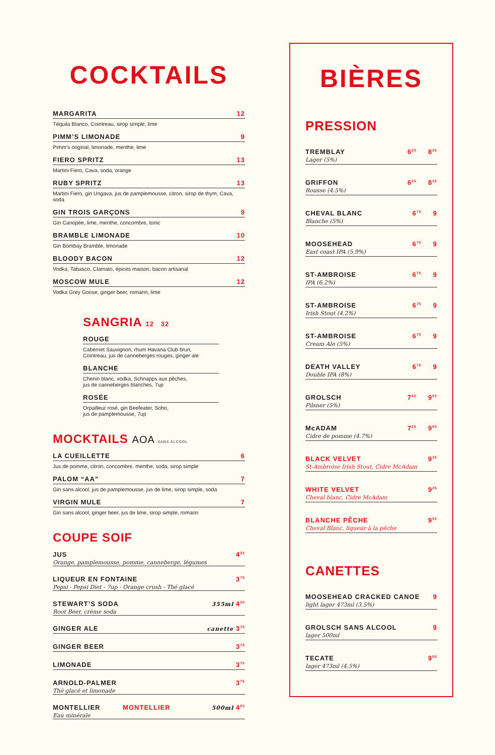COCKTAILS
MARGARITA 12
Téquila Blanco, Cointreau, sirop simple, lime
PIMM’S LIMONADE 9
Pimm’s original, limonade, menthe, lime
FIERO SPRITZ 13
Martini Fiero, Cava, soda, orange
RUBY SPRITZ 13
Martini Fiero, gin Ungava, jus de pamplemousse, citron, sirop de thym, Cava, soda
GIN TROIS GARÇONS 9
Gin Canopée, lime, menthe, concombre, tonic
BRAMBLE LIMONADE 10
Gin Bombay Bramble, limonade
BLOODY BACON 12
Vodka, Tabasco, Clamato, épices maison, bacon artisanal
MOSCOW MULE 12
Vodka Grey Goose, ginger beer, romarin, lime
SANGRIA 12 32
ROUGE
Cabernet Sauvignon, rhum Havana Club brun,
Cointreau, jus de canneberges rouges, ginger ale
BLANCHE
Chenin blanc, vodka, Schnapps aux pêches,
jus de canneberges blanches, 7up
ROSÉE
Orpailleur rosé, gin Beefeater, Soho,
jus de pamplemousse, 7up
MOCKTAILS AOA SANS ALCOOL
LA CUEILLETTE 6
Jus de pomme, citron, concombre, menthe, soda, sirop simple
PALOM “AA” 7
Gin sans alcool, jus de pamplemousse, jus de lime, sirop simple, soda
VIRGIN MULE 7
Gin sans alcool, ginger beer, jus de lime, sirop simple, romarin
COUPE SOIF
JUS 4<sup>25</sup>
Orange, pamplemousse, pomme, canneberge, légumes
LIQUEUR EN FONTAINE 3<sup>75</sup>
Pepsi - Pepsi Diet - 7up - Orange crush - Thé glacé
STEWART’S SODA 355ml 4<sup>00</sup>
Root Beer, crème soda
GINGER ALE canette 3<sup>75</sup>
GINGER BEER 3<sup>75</sup>
LIMONADE 3<sup>75</sup>
ARNOLD-PALMER 3<sup>75</sup>
Thé glacé et limonade
MONTELLIER MONTELLIER 500ml 4<sup>50</sup>
Eau minérale
BIÈRES
PRESSION
TREMBLAY 6<sup>25</sup> 8<sup>25</sup>
Lager (5%)
GRIFFON 6<sup>25</sup> 8<sup>25</sup>
Rousse (4.5%)
CHEVAL BLANC 6<sup>75</sup> 9
Blanche (5%)
MOOSEHEAD 6<sup>75</sup> 9
East coast IPA (5,9%)
ST-AMBROISE 6<sup>75</sup> 9
IPA (6.2%)
ST-AMBROISE 6<sup>75</sup> 9
Irish Stout (4.2%)
ST-AMBROISE 6<sup>75</sup> 9
Cream Ale (5%)
DEATH VALLEY 6<sup>75</sup> 9
Double IPA (8%)
GROLSCH 7<sup>25</sup> 9<sup>50</sup>
Pilsner (5%)
McADAM 7<sup>25</sup> 9<sup>50</sup>
Cidre de pomme (4.7%)
BLACK VELVET 9<sup>25</sup>
St-Ambroise Irish Stout, Cidre McAdam
WHITE VELVET 9<sup>25</sup>
Cheval blanc, Cidre McAdam
BLANCHE PÊCHE 9<sup>50</sup>
Cheval Blanc, liqueur à la pêche
CANETTES
MOOSEHEAD CRACKED CANOE 9
light lager 473ml (3,5%)
GROLSCH SANS ALCOOL 9
lager 500ml
TECATE 9<sup>50</sup>
lager 473ml (4,5%)